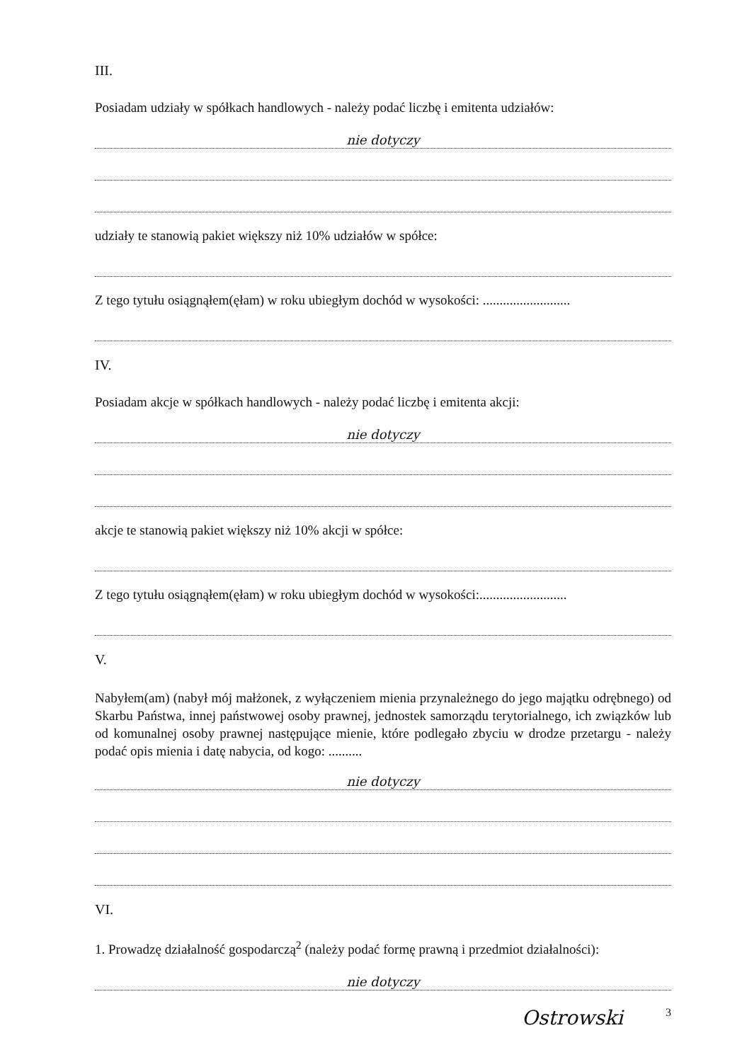III.
Posiadam udziały w spółkach handlowych - należy podać liczbę i emitenta udziałów:
nie dotyczy
udziały te stanowią pakiet większy niż 10% udziałów w spółce:
Z tego tytułu osiągnąłem(ęłam) w roku ubiegłym dochód w wysokości: ..........................
IV.
Posiadam akcje w spółkach handlowych - należy podać liczbę i emitenta akcji:
nie dotyczy
akcje te stanowią pakiet większy niż 10% akcji w spółce:
Z tego tytułu osiągnąłem(ęłam) w roku ubiegłym dochód w wysokości:..........................
V.
Nabyłem(am) (nabył mój małżonek, z wyłączeniem mienia przynależnego do jego majątku odrębnego) od Skarbu Państwa, innej państwowej osoby prawnej, jednostek samorządu terytorialnego, ich związków lub od komunalnej osoby prawnej następujące mienie, które podlegało zbyciu w drodze przetargu - należy podać opis mienia i datę nabycia, od kogo: ..........
nie dotyczy
VI.
1. Prowadzę działalność gospodarczą<sup>2</sup> (należy podać formę prawną i przedmiot działalności):
nie dotyczy
Ostrowski 3